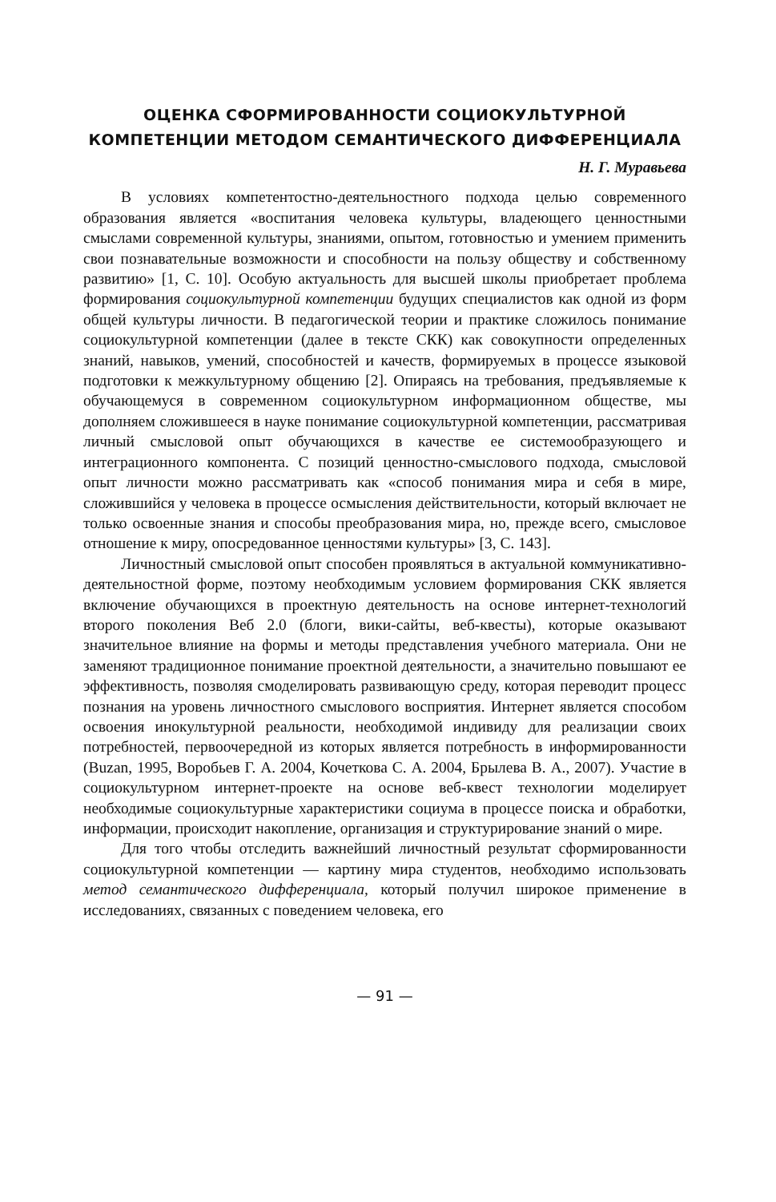ОЦЕНКА СФОРМИРОВАННОСТИ СОЦИОКУЛЬТУРНОЙ
КОМПЕТЕНЦИИ МЕТОДОМ СЕМАНТИЧЕСКОГО ДИФФЕРЕНЦИАЛА
Н. Г. Муравьева
В условиях компетентостно-деятельностного подхода целью современного образования является «воспитания человека культуры, владеющего ценностными смыслами современной культуры, знаниями, опытом, готовностью и умением применить свои познавательные возможности и способности на пользу обществу и собственному развитию» [1, С. 10]. Особую актуальность для высшей школы приобретает проблема формирования социокультурной компетенции будущих специалистов как одной из форм общей культуры личности. В педагогической теории и практике сложилось понимание социокультурной компетенции (далее в тексте СКК) как совокупности определенных знаний, навыков, умений, способностей и качеств, формируемых в процессе языковой подготовки к межкультурному общению [2]. Опираясь на требования, предъявляемые к обучающемуся в современном социокультурном информационном обществе, мы дополняем сложившееся в науке понимание социокультурной компетенции, рассматривая личный смысловой опыт обучающихся в качестве ее системообразующего и интеграционного компонента. С позиций ценностно-смыслового подхода, смысловой опыт личности можно рассматривать как «способ понимания мира и себя в мире, сложившийся у человека в процессе осмысления действительности, который включает не только освоенные знания и способы преобразования мира, но, прежде всего, смысловое отношение к миру, опосредованное ценностями культуры» [3, С. 143].
Личностный смысловой опыт способен проявляться в актуальной коммуникативно-деятельностной форме, поэтому необходимым условием формирования СКК является включение обучающихся в проектную деятельность на основе интернет-технологий второго поколения Веб 2.0 (блоги, вики-сайты, веб-квесты), которые оказывают значительное влияние на формы и методы представления учебного материала. Они не заменяют традиционное понимание проектной деятельности, а значительно повышают ее эффективность, позволяя смоделировать развивающую среду, которая переводит процесс познания на уровень личностного смыслового восприятия. Интернет является способом освоения инокультурной реальности, необходимой индивиду для реализации своих потребностей, первоочередной из которых является потребность в информированности (Buzan, 1995, Воробьев Г. А. 2004, Кочеткова С. А. 2004, Брылева В. А., 2007). Участие в социокультурном интернет-проекте на основе веб-квест технологии моделирует необходимые социокультурные характеристики социума в процессе поиска и обработки, информации, происходит накопление, организация и структурирование знаний о мире.
Для того чтобы отследить важнейший личностный результат сформированности социокультурной компетенции — картину мира студентов, необходимо использовать метод семантического дифференциала, который получил широкое применение в исследованиях, связанных с поведением человека, его
— 91 —